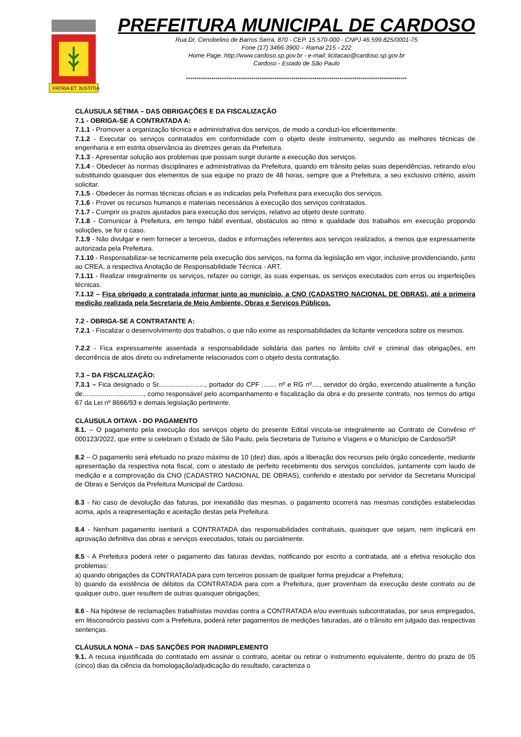PATRIA ET JUSTITIA
PREFEITURA MUNICIPAL DE CARDOSO
Rua Dr. Cenobelino de Barros Serra, 870 - CEP. 15.570-000 - CNPJ 46.599.825/0001-75
Fone (17) 3466-3900 – Ramal 215 - 222
Home Page: http://www.cardoso.sp.gov.br - e-mail: licitacao@cardoso.sp.gov.br
Cardoso - Estado de São Paulo
*********************************************************************************************************
CLÁUSULA SÉTIMA – DAS OBRIGAÇÕES E DA FISCALIZAÇÃO
7.1 - OBRIGA-SE A CONTRATADA A:
7.1.1 - Promover a organização técnica e administrativa dos serviços, de modo a conduzi-los eficientemente.
7.1.2 - Executar os serviços contratados em conformidade com o objeto deste instrumento, segundo as melhores técnicas de engenharia e em estrita observância às diretrizes gerais da Prefeitura.
7.1.3 - Apresentar solução aos problemas que possam surgir durante a execução dos serviços.
7.1.4 - Obedecer às normas disciplinares e administrativas da Prefeitura, quando em trânsito pelas suas dependências, retirando e/ou substituindo quaisquer dos elementos de sua equipe no prazo de 48 horas, sempre que a Prefeitura, a seu exclusivo critério, assim solicitar.
7.1.5 - Obedecer às normas técnicas oficiais e as indicadas pela Prefeitura para execução dos serviços.
7.1.6 - Prover os recursos humanos e materiais necessários à execução dos serviços contratados.
7.1.7 - Cumprir os prazos ajustados para execução dos serviços, relativo ao objeto deste contrato.
7.1.8 - Comunicar à Prefeitura, em tempo hábil eventual, obstáculos ao ritmo e qualidade dos trabalhos em execução propondo soluções, se for o caso.
7.1.9 - Não divulgar e nem fornecer a terceiros, dados e informações referentes aos serviços realizados, a menos que expressamente autorizada pela Prefeitura.
7.1.10 - Responsabilizar-se tecnicamente pela execução dos serviços, na forma da legislação em vigor, inclusive providenciando, junto ao CREA, a respectiva Anotação de Responsabilidade Técnica - ART.
7.1.11 - Realizar integralmente os serviços, refazer ou corrigir, às suas expensas, os serviços executados com erros ou imperfeições técnicas.
7.1.12 – Fica obrigado a contratada informar junto ao município, a CNO (CADASTRO NACIONAL DE OBRAS), até a primeira medição realizada pela Secretaria de Meio Ambiente, Obras e Serviços Públicos.
7.2 - OBRIGA-SE A CONTRATANTE A:
7.2.1 - Fiscalizar o desenvolvimento dos trabalhos, o que não exime as responsabilidades da licitante vencedora sobre os mesmos.
7.2.2 - Fica expressamente assentada a responsabilidade solidária das partes no âmbito civil e criminal das obrigações, em decorrência de atos direto ou indiretamente relacionados com o objeto desta contratação.
7.3 – DA FISCALIZAÇÃO:
7.3.1 – Fica designado o Sr........................., portador do CPF ........ nº e RG nº...., servidor do órgão, exercendo atualmente a função de................................., como responsável pelo acompanhamento e fiscalização da obra e do presente contrato, nos termos do artigo 67 da Lei nº 8666/93 e demais legislação pertinente.
CLÁUSULA OITAVA - DO PAGAMENTO
8.1. – O pagamento pela execução dos serviços objeto do presente Edital vincula-se integralmente ao Contrato de Convênio nº 000123/2022, que entre si celebram o Estado de São Paulo, pela Secretaria de Turismo e Viagens e o Município de Cardoso/SP.
8.2 – O pagamento será efetuado no prazo máximo de 10 (dez) dias, após a liberação dos recursos pelo órgão concedente, mediante apresentação da respectiva nota fiscal, com o atestado de perfeito recebimento dos serviços concluídos, juntamente com laudo de medição e a comprovação da CNO (CADASTRO NACIONAL DE OBRAS), conferido e atestado por servidor da Secretaria Municipal de Obras e Serviços da Prefeitura Municipal de Cardoso.
8.3 - No caso de devolução das faturas, por inexatidão das mesmas, o pagamento ocorrerá nas mesmas condições estabelecidas acima, após a reapresentação e aceitação destas pela Prefeitura.
8.4 - Nenhum pagamento isentará a CONTRATADA das responsabilidades contratuais, quaisquer que sejam, nem implicará em aprovação definitiva das obras e serviços executados, totais ou parcialmente.
8.5 - A Prefeitura poderá reter o pagamento das faturas devidas, notificando por escrito a contratada, até a efetiva resolução dos problemas:
a) quando obrigações da CONTRATADA para com terceiros possam de qualquer forma prejudicar a Prefeitura;
b) quando da existência de débitos da CONTRATADA para com a Prefeitura, quer provenham da execução deste contrato ou de qualquer outro, quer resultem de outras quaisquer obrigações;
8.6 - Na hipótese de reclamações trabalhistas movidas contra a CONTRATADA e/ou eventuais subcontratadas, por seus empregados, em litisconsórcio passivo com a Prefeitura, poderá reter pagamentos de medições faturadas, até o trânsito em julgado das respectivas sentenças.
CLÁUSULA NONA – DAS SANÇÕES POR INADIMPLEMENTO
9.1. A recusa injustificada do contratado em assinar o contrato, aceitar ou retirar o instrumento equivalente, dentro do prazo de 05 (cinco) dias da ciência da homologação/adjudicação do resultado, caracteriza o